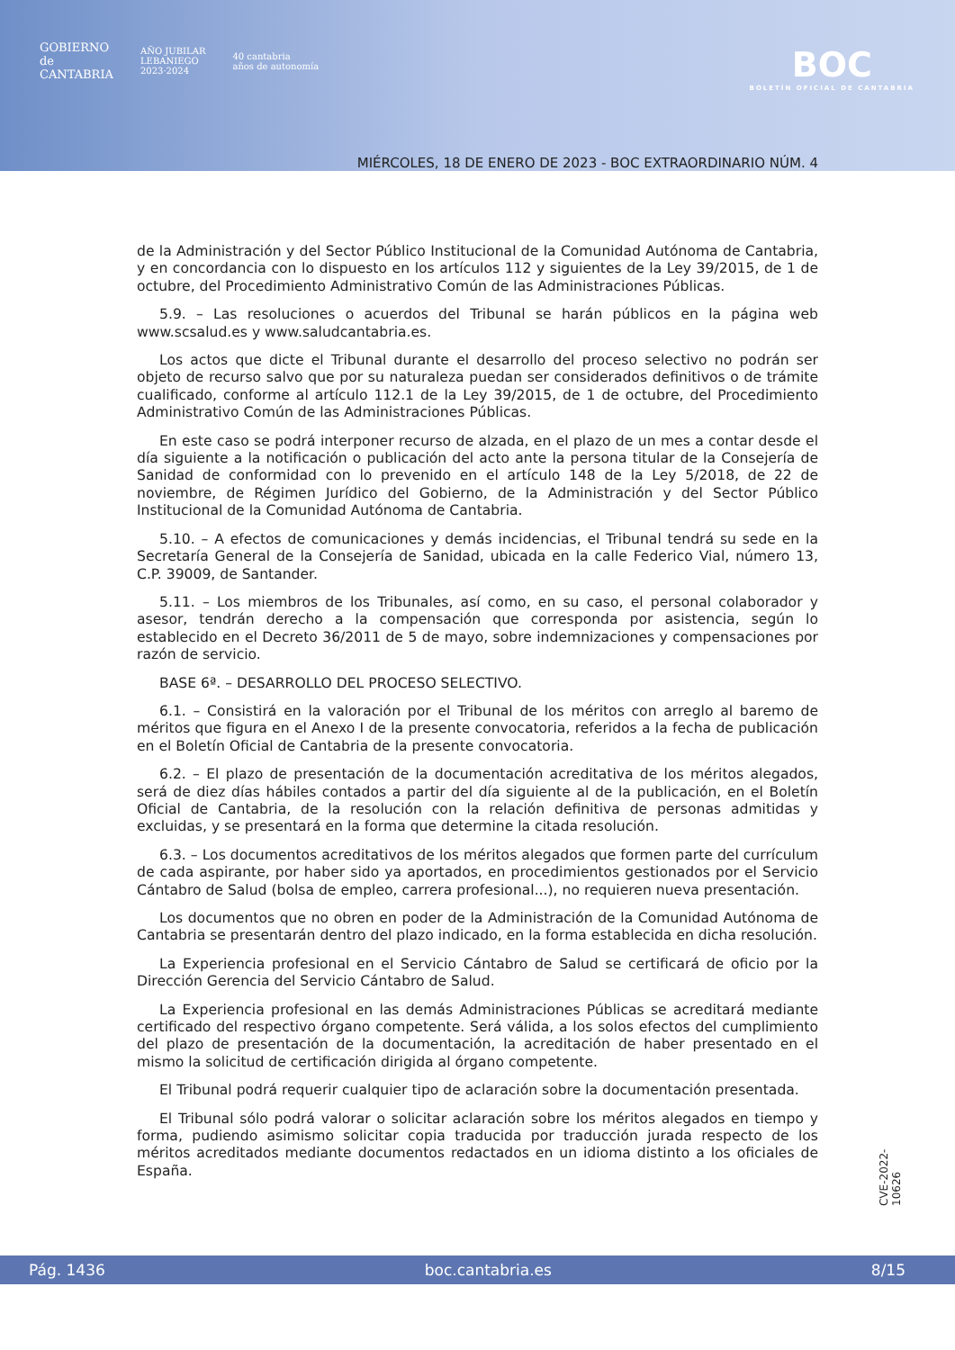GOBIERNO
de
CANTABRIA
AÑO JUBILAR
LEBANIEGO
2023·2024
40 cantabria
años de autonomía
BOC
BOLETÍN OFICIAL DE CANTABRIA
MIÉRCOLES, 18 DE ENERO DE 2023 - BOC EXTRAORDINARIO NÚM. 4
de la Administración y del Sector Público Institucional de la Comunidad Autónoma de Cantabria, y en concordancia con lo dispuesto en los artículos 112 y siguientes de la Ley 39/2015, de 1 de octubre, del Procedimiento Administrativo Común de las Administraciones Públicas.
5.9. – Las resoluciones o acuerdos del Tribunal se harán públicos en la página web www.scsalud.es y www.saludcantabria.es.
Los actos que dicte el Tribunal durante el desarrollo del proceso selectivo no podrán ser objeto de recurso salvo que por su naturaleza puedan ser considerados definitivos o de trámite cualificado, conforme al artículo 112.1 de la Ley 39/2015, de 1 de octubre, del Procedimiento Administrativo Común de las Administraciones Públicas.
En este caso se podrá interponer recurso de alzada, en el plazo de un mes a contar desde el día siguiente a la notificación o publicación del acto ante la persona titular de la Consejería de Sanidad de conformidad con lo prevenido en el artículo 148 de la Ley 5/2018, de 22 de noviembre, de Régimen Jurídico del Gobierno, de la Administración y del Sector Público Institucional de la Comunidad Autónoma de Cantabria.
5.10. – A efectos de comunicaciones y demás incidencias, el Tribunal tendrá su sede en la Secretaría General de la Consejería de Sanidad, ubicada en la calle Federico Vial, número 13, C.P. 39009, de Santander.
5.11. – Los miembros de los Tribunales, así como, en su caso, el personal colaborador y asesor, tendrán derecho a la compensación que corresponda por asistencia, según lo establecido en el Decreto 36/2011 de 5 de mayo, sobre indemnizaciones y compensaciones por razón de servicio.
BASE 6ª. – DESARROLLO DEL PROCESO SELECTIVO.
6.1. – Consistirá en la valoración por el Tribunal de los méritos con arreglo al baremo de méritos que figura en el Anexo I de la presente convocatoria, referidos a la fecha de publicación en el Boletín Oficial de Cantabria de la presente convocatoria.
6.2. – El plazo de presentación de la documentación acreditativa de los méritos alegados, será de diez días hábiles contados a partir del día siguiente al de la publicación, en el Boletín Oficial de Cantabria, de la resolución con la relación definitiva de personas admitidas y excluidas, y se presentará en la forma que determine la citada resolución.
6.3. – Los documentos acreditativos de los méritos alegados que formen parte del currículum de cada aspirante, por haber sido ya aportados, en procedimientos gestionados por el Servicio Cántabro de Salud (bolsa de empleo, carrera profesional...), no requieren nueva presentación.
Los documentos que no obren en poder de la Administración de la Comunidad Autónoma de Cantabria se presentarán dentro del plazo indicado, en la forma establecida en dicha resolución.
La Experiencia profesional en el Servicio Cántabro de Salud se certificará de oficio por la Dirección Gerencia del Servicio Cántabro de Salud.
La Experiencia profesional en las demás Administraciones Públicas se acreditará mediante certificado del respectivo órgano competente. Será válida, a los solos efectos del cumplimiento del plazo de presentación de la documentación, la acreditación de haber presentado en el mismo la solicitud de certificación dirigida al órgano competente.
El Tribunal podrá requerir cualquier tipo de aclaración sobre la documentación presentada.
El Tribunal sólo podrá valorar o solicitar aclaración sobre los méritos alegados en tiempo y forma, pudiendo asimismo solicitar copia traducida por traducción jurada respecto de los méritos acreditados mediante documentos redactados en un idioma distinto a los oficiales de España.
CVE-2022-10626
Pág. 1436 boc.cantabria.es 8/15